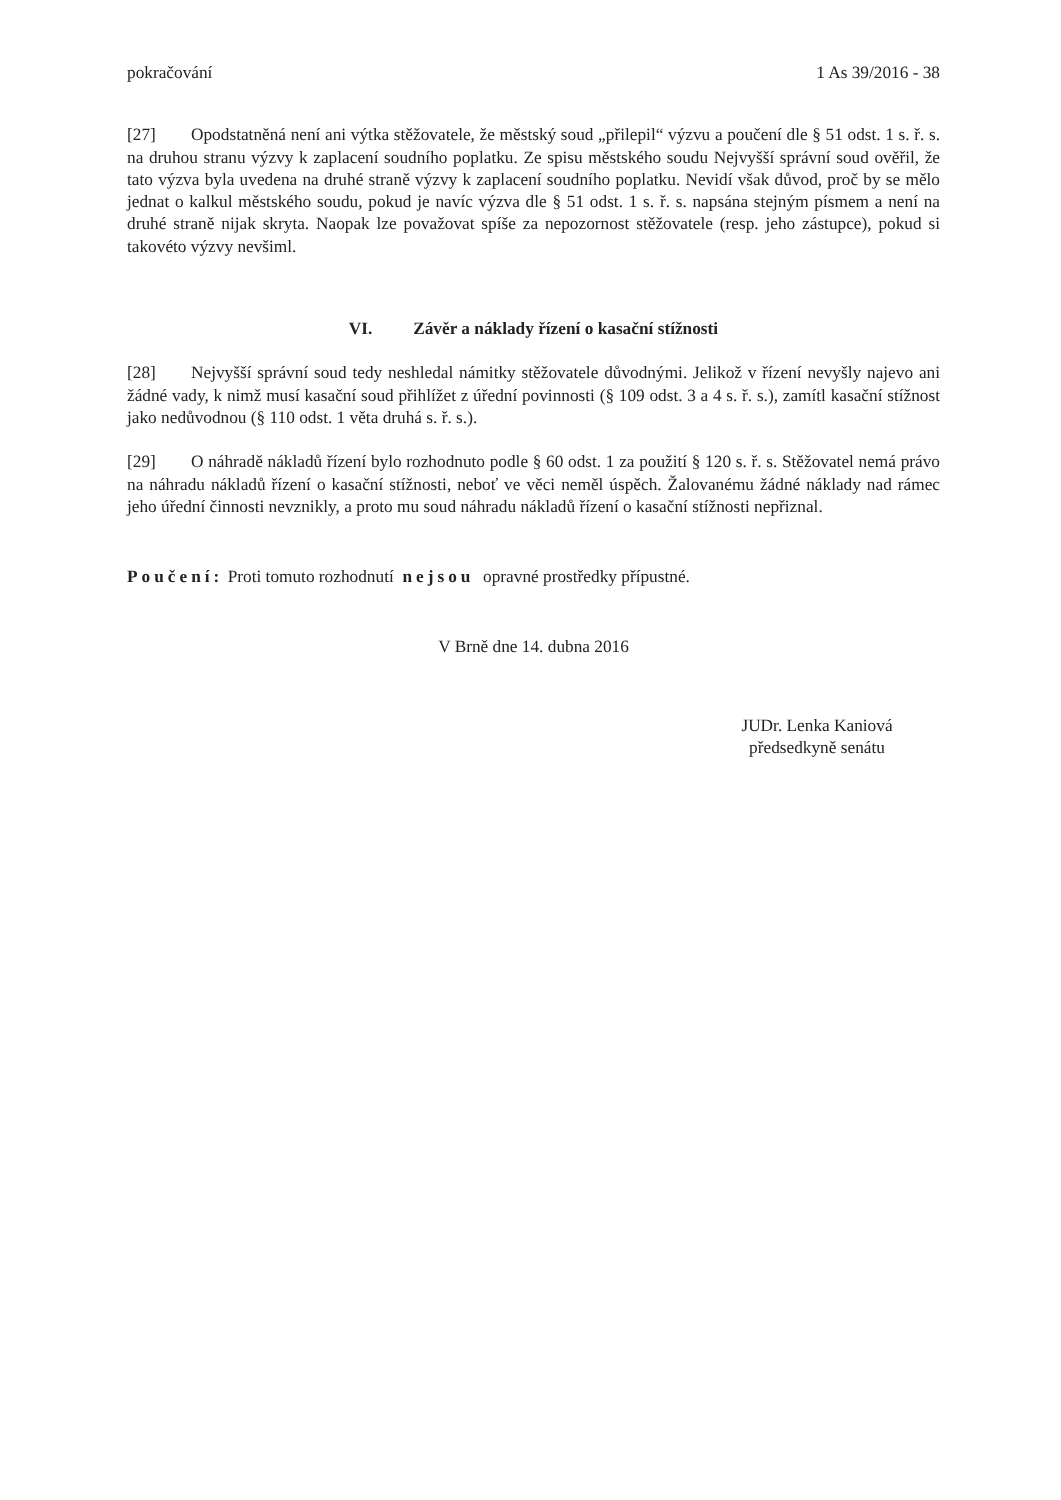pokračování 1 As 39/2016 - 38
[27] Opodstatněná není ani výtka stěžovatele, že městský soud „přilepil“ výzvu a poučení dle § 51 odst. 1 s. ř. s. na druhou stranu výzvy k zaplacení soudního poplatku. Ze spisu městského soudu Nejvyšší správní soud ověřil, že tato výzva byla uvedena na druhé straně výzvy k zaplacení soudního poplatku. Nevidí však důvod, proč by se mělo jednat o kalkul městského soudu, pokud je navíc výzva dle § 51 odst. 1 s. ř. s. napsána stejným písmem a není na druhé straně nijak skryta. Naopak lze považovat spíše za nepozornost stěžovatele (resp. jeho zástupce), pokud si takovéto výzvy nevšiml.
VI. Závěr a náklady řízení o kasační stížnosti
[28] Nejvyšší správní soud tedy neshledal námitky stěžovatele důvodnými. Jelikož v řízení nevyšly najevo ani žádné vady, k nimž musí kasační soud přihlížet z úřední povinnosti (§ 109 odst. 3 a 4 s. ř. s.), zamítl kasační stížnost jako nedůvodnou (§ 110 odst. 1 věta druhá s. ř. s.).
[29] O náhradě nákladů řízení bylo rozhodnuto podle § 60 odst. 1 za použití § 120 s. ř. s. Stěžovatel nemá právo na náhradu nákladů řízení o kasační stížnosti, neboť ve věci neměl úspěch. Žalovanému žádné náklady nad rámec jeho úřední činnosti nevznikly, a proto mu soud náhradu nákladů řízení o kasační stížnosti nepřiznal.
Poučení: Proti tomuto rozhodnutí nejsou opravné prostředky přípustné.
V Brně dne 14. dubna 2016
JUDr. Lenka Kaniová
předsedkyně senátu